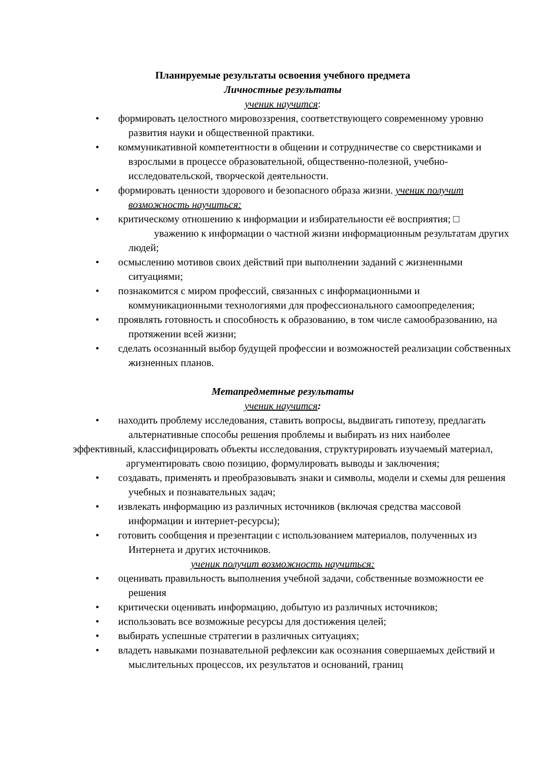Планируемые результаты освоения учебного предмета
Личностные результаты
ученик научится:
• формировать целостного мировоззрения, соответствующего современному уровню развития науки и общественной практики.
• коммуникативной компетентности в общении и сотрудничестве со сверстниками и взрослыми в процессе образовательной, общественно-полезной, учебно-исследовательской, творческой деятельности.
• формировать ценности здорового и безопасного образа жизни. ученик получит возможность научиться:
• критическому отношению к информации и избирательности её восприятия; □
уважению к информации о частной жизни информационным результатам других людей;
• осмыслению мотивов своих действий при выполнении заданий с жизненными ситуациями;
• познакомится с миром профессий, связанных с информационными и коммуникационными технологиями для профессионального самоопределения;
• проявлять готовность и способность к образованию, в том числе самообразованию, на протяжении всей жизни;
• сделать осознанный выбор будущей профессии и возможностей реализации собственных жизненных планов.
Метапредметные результаты
ученик научится:
• находить проблему исследования, ставить вопросы, выдвигать гипотезу, предлагать альтернативные способы решения проблемы и выбирать из них наиболее
эффективный, классифицировать объекты исследования, структурировать изучаемый материал, аргументировать свою позицию, формулировать выводы и заключения;
• создавать, применять и преобразовывать знаки и символы, модели и схемы для решения учебных и познавательных задач;
• извлекать информацию из различных источников (включая средства массовой информации и интернет-ресурсы);
• готовить сообщения и презентации с использованием материалов, полученных из Интернета и других источников.
ученик получит возможность научиться:
• оценивать правильность выполнения учебной задачи, собственные возможности ее решения
• критически оценивать информацию, добытую из различных источников;
• использовать все возможные ресурсы для достижения целей;
• выбирать успешные стратегии в различных ситуациях;
• владеть навыками познавательной рефлексии как осознания совершаемых действий и мыслительных процессов, их результатов и оснований, границ